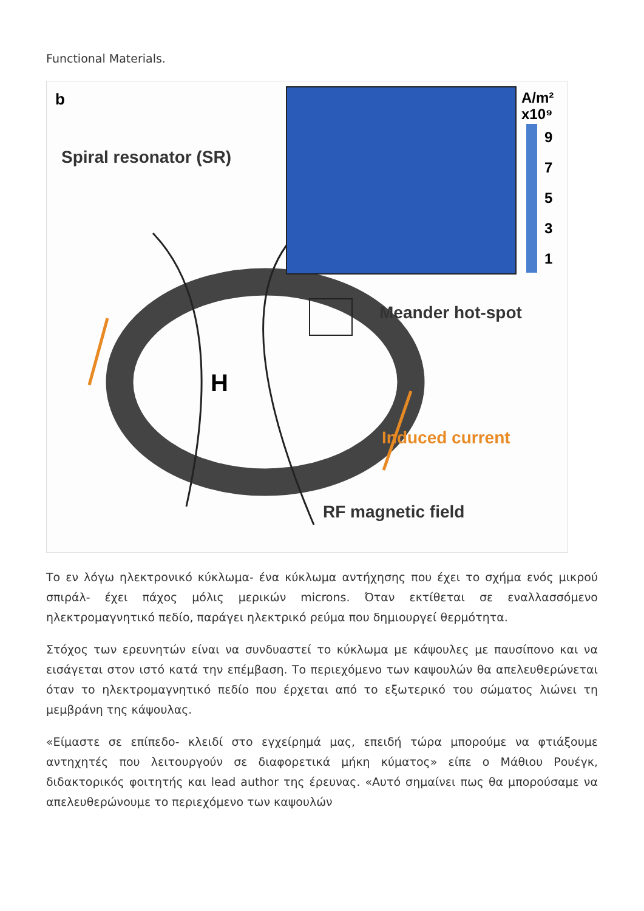Functional Materials.
b
Spiral resonator (SR)
H
A/m²
x10⁹
9
7
5
3
1
Meander hot-spot
Induced current
RF magnetic field
Το εν λόγω ηλεκτρονικό κύκλωμα- ένα κύκλωμα αντήχησης που έχει το σχήμα ενός μικρού σπιράλ- έχει πάχος μόλις μερικών microns. Όταν εκτίθεται σε εναλλασσόμενο ηλεκτρομαγνητικό πεδίο, παράγει ηλεκτρικό ρεύμα που δημιουργεί θερμότητα.
Στόχος των ερευνητών είναι να συνδυαστεί το κύκλωμα με κάψουλες με παυσίπονο και να εισάγεται στον ιστό κατά την επέμβαση. Το περιεχόμενο των καψουλών θα απελευθερώνεται όταν το ηλεκτρομαγνητικό πεδίο που έρχεται από το εξωτερικό του σώματος λιώνει τη μεμβράνη της κάψουλας.
«Είμαστε σε επίπεδο- κλειδί στο εγχείρημά μας, επειδή τώρα μπορούμε να φτιάξουμε αντηχητές που λειτουργούν σε διαφορετικά μήκη κύματος» είπε ο Μάθιου Ρουέγκ, διδακτορικός φοιτητής και lead author της έρευνας. «Αυτό σημαίνει πως θα μπορούσαμε να απελευθερώνουμε το περιεχόμενο των καψουλών